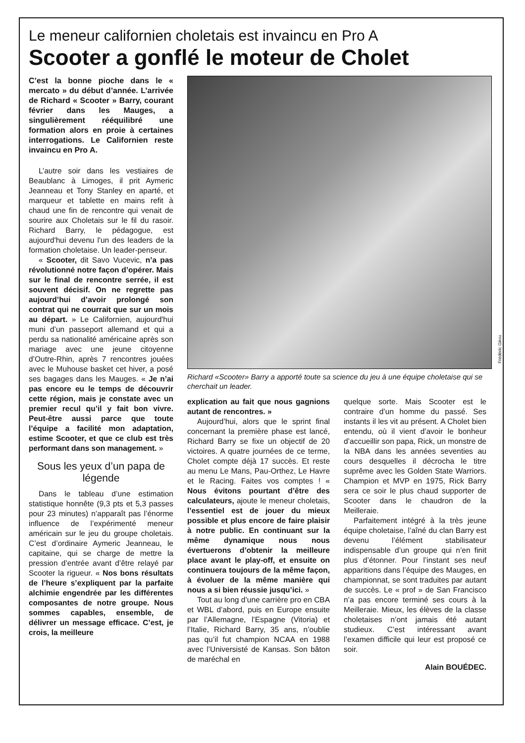Le meneur californien choletais est invaincu en Pro A
Scooter a gonflé le moteur de Cholet
C’est la bonne pioche dans le « mercato » du début d’année. L’arrivée de Richard « Scooter » Barry, courant février dans les Mauges, a singulièrement rééquilibré une formation alors en proie à certaines interrogations. Le Californien reste invaincu en Pro A.
L’autre soir dans les vestiaires de Beaublanc à Limoges, il prit Aymeric Jeanneau et Tony Stanley en aparté, et marqueur et tablette en mains refit à chaud une fin de rencontre qui venait de sourire aux Choletais sur le fil du rasoir. Richard Barry, le pédagogue, est aujourd'hui devenu l'un des leaders de la formation choletaise. Un leader-penseur.
« Scooter, dit Savo Vucevic, n’a pas révolutionné notre façon d’opérer. Mais sur le final de rencontre serrée, il est souvent décisif. On ne regrette pas aujourd’hui d’avoir prolongé son contrat qui ne courrait que sur un mois au départ. » Le Californien, aujourd'hui muni d’un passeport allemand et qui a perdu sa nationalité américaine après son mariage avec une jeune citoyenne d’Outre-Rhin, après 7 rencontres jouées avec le Muhouse basket cet hiver, a posé ses bagages dans les Mauges. « Je n’ai pas encore eu le temps de découvrir cette région, mais je constate avec un premier recul qu’il y fait bon vivre. Peut-être aussi parce que toute l’équipe a facilité mon adaptation, estime Scooter, et que ce club est très performant dans son management. »
Sous les yeux d’un papa de légende
Dans le tableau d’une estimation statistique honnête (9,3 pts et 5,3 passes pour 23 minutes) n’apparaît pas l’énorme influence de l’expérimenté meneur américain sur le jeu du groupe choletais. C’est d’ordinaire Aymeric Jeanneau, le capitaine, qui se charge de mettre la pression d’entrée avant d’être relayé par Scooter la rigueur. « Nos bons résultats de l’heure s’expliquent par la parfaite alchimie engendrée par les différentes composantes de notre groupe. Nous sommes capables, ensemble, de délivrer un message efficace. C’est, je crois, la meilleure
Frédéric Girou
Richard «Scooter» Barry a apporté toute sa science du jeu à une équipe choletaise qui se cherchait un leader.
explication au fait que nous gagnions autant de rencontres. »
Aujourd’hui, alors que le sprint final concernant la première phase est lancé, Richard Barry se fixe un objectif de 20 victoires. A quatre journées de ce terme, Cholet compte déjà 17 succès. Et reste au menu Le Mans, Pau-Orthez, Le Havre et le Racing. Faites vos comptes ! « Nous évitons pourtant d’être des calculateurs, ajoute le meneur choletais, l’essentiel est de jouer du mieux possible et plus encore de faire plaisir à notre public. En continuant sur la même dynamique nous nous évertuerons d’obtenir la meilleure place avant le play-off, et ensuite on continuera toujours de la même façon, à évoluer de la même manière qui nous a si bien réussie jusqu’ici. »
Tout au long d’une carrière pro en CBA et WBL d’abord, puis en Europe ensuite par l’Allemagne, l’Espagne (Vitoria) et l’Italie, Richard Barry, 35 ans, n’oublie pas qu’il fut champion NCAA en 1988 avec l’Universisté de Kansas. Son bâton de maréchal en
quelque sorte. Mais Scooter est le contraire d’un homme du passé. Ses instants il les vit au présent. A Cholet bien entendu, où il vient d’avoir le bonheur d’accueillir son papa, Rick, un monstre de la NBA dans les années seventies au cours desquelles il décrocha le titre suprême avec les Golden State Warriors. Champion et MVP en 1975, Rick Barry sera ce soir le plus chaud supporter de Scooter dans le chaudron de la Meilleraie.
Parfaitement intégré à la très jeune équipe choletaise, l’aîné du clan Barry est devenu l’élément stabilisateur indispensable d’un groupe qui n’en finit plus d’étonner. Pour l’instant ses neuf apparitions dans l’équipe des Mauges, en championnat, se sont traduites par autant de succès. Le « prof » de San Francisco n’a pas encore terminé ses cours à la Meilleraie. Mieux, les élèves de la classe choletaises n’ont jamais été autant studieux. C’est intéressant avant l’examen difficile qui leur est proposé ce soir.
Alain BOUÉDEC.